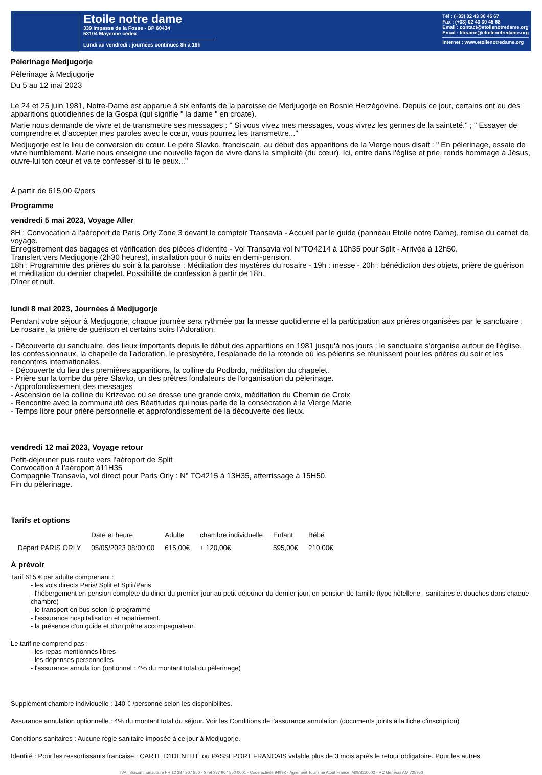Etoile notre dame
339 impasse de la Fosse - BP 60434
53104 Mayenne cédex
Lundi au vendredi : journées continues 8h à 18h
Tél : (+33) 02 43 30 45 67
Fax : (+33) 02 43 30 45 68
Email : contact@etoilenotredame.org
Email : librairie@etoilenotredame.org
Internet : www.etoilenotredame.org
Pèlerinage Medjugorje
Pèlerinage à Medjugorje
Du 5 au 12 mai 2023
Le 24 et 25 juin 1981, Notre-Dame est apparue à six enfants de la paroisse de Medjugorje en Bosnie Herzégovine. Depuis ce jour, certains ont eu des apparitions quotidiennes de la Gospa (qui signifie " la dame " en croate).
Marie nous demande de vivre et de transmettre ses messages : " Si vous vivez mes messages, vous vivrez les germes de la sainteté." ; " Essayer de comprendre et d'accepter mes paroles avec le cœur, vous pourrez les transmettre..."
Medjugorje est le lieu de conversion du cœur. Le père Slavko, franciscain, au début des apparitions de la Vierge nous disait : " En pèlerinage, essaie de vivre humblement. Marie nous enseigne une nouvelle façon de vivre dans la simplicité (du cœur). Ici, entre dans l'église et prie, rends hommage à Jésus, ouvre-lui ton cœur et va te confesser si tu le peux..."
À partir de 615,00 €/pers
Programme
vendredi 5 mai 2023, Voyage Aller
8H : Convocation à l'aéroport de Paris Orly Zone 3 devant le comptoir Transavia - Accueil par le guide (panneau Etoile notre Dame), remise du carnet de voyage.
Enregistrement des bagages et vérification des pièces d'identité - Vol Transavia vol N°TO4214 à 10h35 pour Split - Arrivée à 12h50.
Transfert vers Medjugorje (2h30 heures), installation pour 6 nuits en demi-pension.
18h : Programme des prières du soir à la paroisse : Méditation des mystères du rosaire - 19h : messe - 20h : bénédiction des objets, prière de guérison et méditation du dernier chapelet. Possibilité de confession à partir de 18h.
Dîner et nuit.
lundi 8 mai 2023, Journées à Medjugorje
Pendant votre séjour à Medjugorje, chaque journée sera rythmée par la messe quotidienne et la participation aux prières organisées par le sanctuaire : Le rosaire, la prière de guérison et certains soirs l'Adoration.
- Découverte du sanctuaire, des lieux importants depuis le début des apparitions en 1981 jusqu'à nos jours : le sanctuaire s'organise autour de l'église, les confessionnaux, la chapelle de l'adoration, le presbytère, l'esplanade de la rotonde où les pèlerins se réunissent pour les prières du soir et les rencontres internationales.
- Découverte du lieu des premières apparitions, la colline du Podbrdo, méditation du chapelet.
- Prière sur la tombe du père Slavko, un des prêtres fondateurs de l'organisation du pèlerinage.
- Approfondissement des messages
- Ascension de la colline du Krizevac où se dresse une grande croix, méditation du Chemin de Croix
- Rencontre avec la communauté des Béatitudes qui nous parle de la consécration à la Vierge Marie
- Temps libre pour prière personnelle et approfondissement de la découverte des lieux.
vendredi 12 mai 2023, Voyage retour
Petit-déjeuner puis route vers l'aéroport de Split
Convocation à l’aéroport à11H35
Compagnie Transavia, vol direct pour Paris Orly : N° TO4215 à 13H35, atterrissage à 15H50.
Fin du pèlerinage.
Tarifs et options
| | Date et heure | Adulte | chambre individuelle | Enfant | Bébé |
| --- | --- | --- | --- | --- | --- |
| Départ PARIS ORLY | 05/05/2023 08:00:00 | 615,00€ | + 120,00€ | 595,00€ | 210,00€ |
À prévoir
Tarif 615 € par adulte comprenant :
- les vols directs Paris/ Split et Split/Paris
- l'hébergement en pension complète du diner du premier jour au petit-déjeuner du dernier jour, en pension de famille (type hôtellerie - sanitaires et douches dans chaque chambre)
- le transport en bus selon le programme
- l'assurance hospitalisation et rapatriement,
- la présence d'un guide et d'un prêtre accompagnateur.
Le tarif ne comprend pas :
- les repas mentionnés libres
- les dépenses personnelles
- l'assurance annulation (optionnel : 4% du montant total du pèlerinage)
Supplément chambre individuelle : 140 € /personne selon les disponibilités.
Assurance annulation optionnelle : 4% du montant total du séjour. Voir les Conditions de l'assurance annulation (documents joints à la fiche d'inscription)
Conditions sanitaires : Aucune règle sanitaire imposée à ce jour à Medjugorje.
Identité : Pour les ressortissants francaise : CARTE D'IDENTITÉ ou PASSEPORT FRANCAIS valable plus de 3 mois après le retour obligatoire. Pour les autres
TVA Intracommunautaire FR 12 387 907 850 - Siret 387 907 850 0001 - Code activité 9499Z - Agrément Tourisme Atout France IM053110002 - RC Générali AM 725950